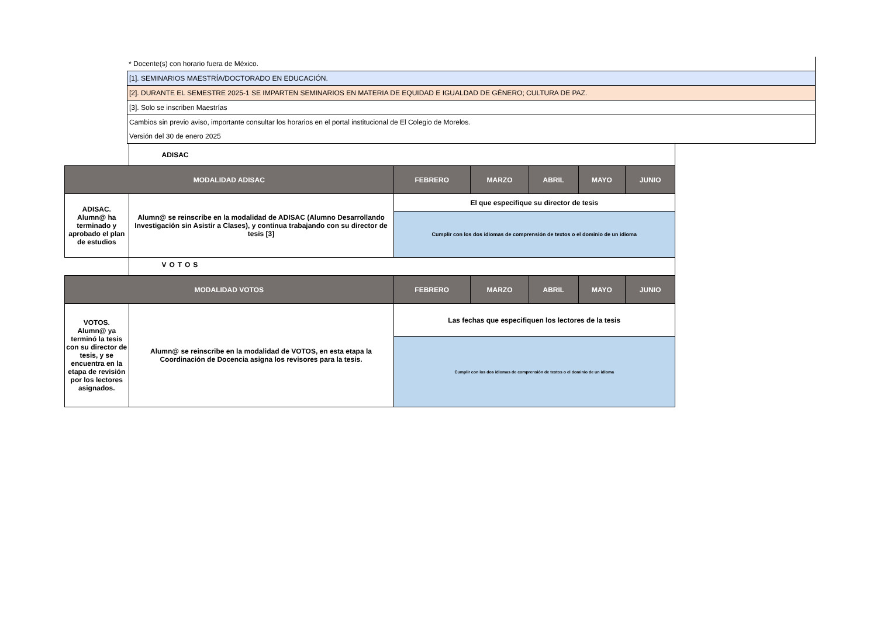* Docente(s) con horario fuera de México.
[1]. SEMINARIOS MAESTRÍA/DOCTORADO EN EDUCACIÓN.
[2]. DURANTE EL SEMESTRE 2025-1 SE IMPARTEN SEMINARIOS EN MATERIA DE EQUIDAD E IGUALDAD DE GÉNERO; CULTURA DE PAZ.
[3]. Solo se inscriben Maestrías
Cambios sin previo aviso, importante consultar los horarios en el portal institucional de El Colegio de Morelos.
Versión del 30 de enero 2025
| | ADISAC | | | | | |
| MODALIDAD ADISAC | | FEBRERO | MARZO | ABRIL | MAYO | JUNIO |
| ADISAC. Alumn@ ha terminado y aprobado el plan de estudios | Alumn@ se reinscribe en la modalidad de ADISAC (Alumno Desarrollando Investigación sin Asistir a Clases), y continua trabajando con su director de tesis [3] | El que especifique su director de tesis | | | | |
| | | Cumplir con los dos idiomas de comprensión de textos o el dominio de un idioma | | | | |
| | VOTOS | | | | | |
| MODALIDAD VOTOS | | FEBRERO | MARZO | ABRIL | MAYO | JUNIO |
| VOTOS. Alumn@ ya terminó la tesis con su director de tesis, y se encuentra en la etapa de revisión por los lectores asignados. | Alumn@ se reinscribe en la modalidad de VOTOS, en esta etapa la Coordinación de Docencia asigna los revisores para la tesis. | Las fechas que especifiquen los lectores de la tesis | | | | |
| | | Cumplir con los dos idiomas de comprensión de textos o el dominio de un idioma | | | | |